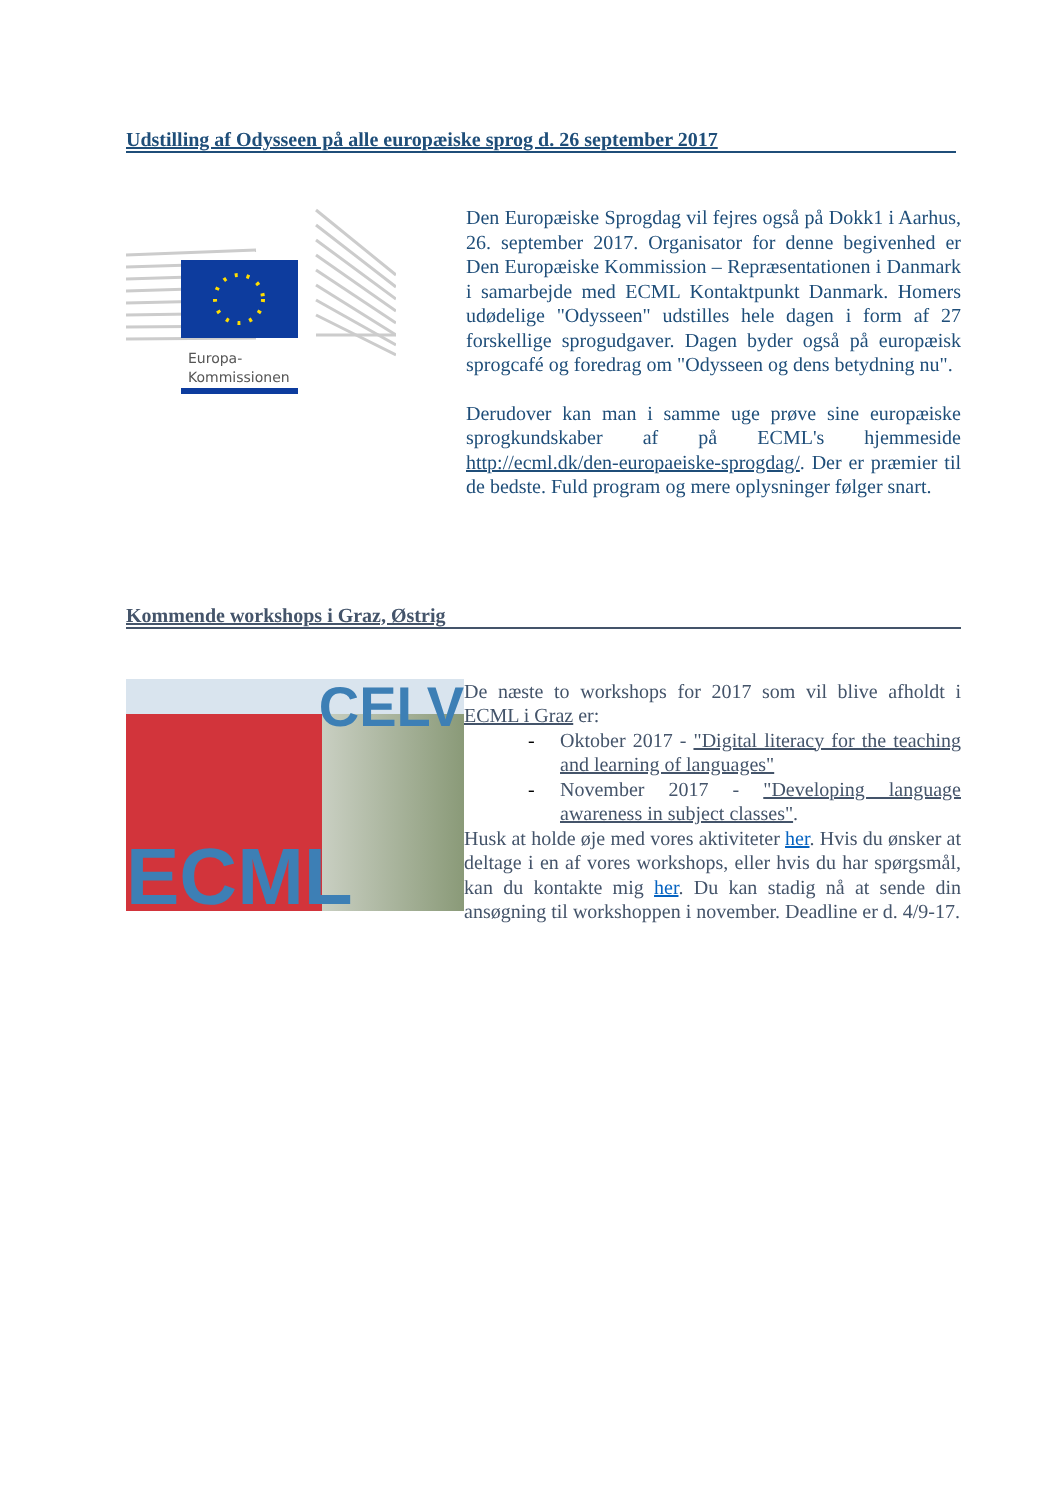Udstilling af Odysseen på alle europæiske sprog d. 26 september 2017
Europa-
Kommissionen
Den Europæiske Sprogdag vil fejres også på Dokk1 i Aarhus, 26. september 2017. Organisator for denne begivenhed er Den Europæiske Kommission – Repræsentationen i Danmark i samarbejde med ECML Kontaktpunkt Danmark. Homers udødelige "Odysseen" udstilles hele dagen i form af 27 forskellige sprogudgaver. Dagen byder også på europæisk sprogcafé og foredrag om "Odysseen og dens betydning nu".
Derudover kan man i samme uge prøve sine europæiske sprogkundskaber af på ECML's hjemmeside http://ecml.dk/den-europaeiske-sprogdag/. Der er præmier til de bedste. Fuld program og mere oplysninger følger snart.
Kommende workshops i Graz, Østrig
CELV
ECML
De næste to workshops for 2017 som vil blive afholdt i ECML i Graz er:
- Oktober 2017 - "Digital literacy for the teaching and learning of languages"
- November 2017 - "Developing language awareness in subject classes".
Husk at holde øje med vores aktiviteter her. Hvis du ønsker at deltage i en af vores workshops, eller hvis du har spørgsmål, kan du kontakte mig her. Du kan stadig nå at sende din ansøgning til workshoppen i november. Deadline er d. 4/9-17.